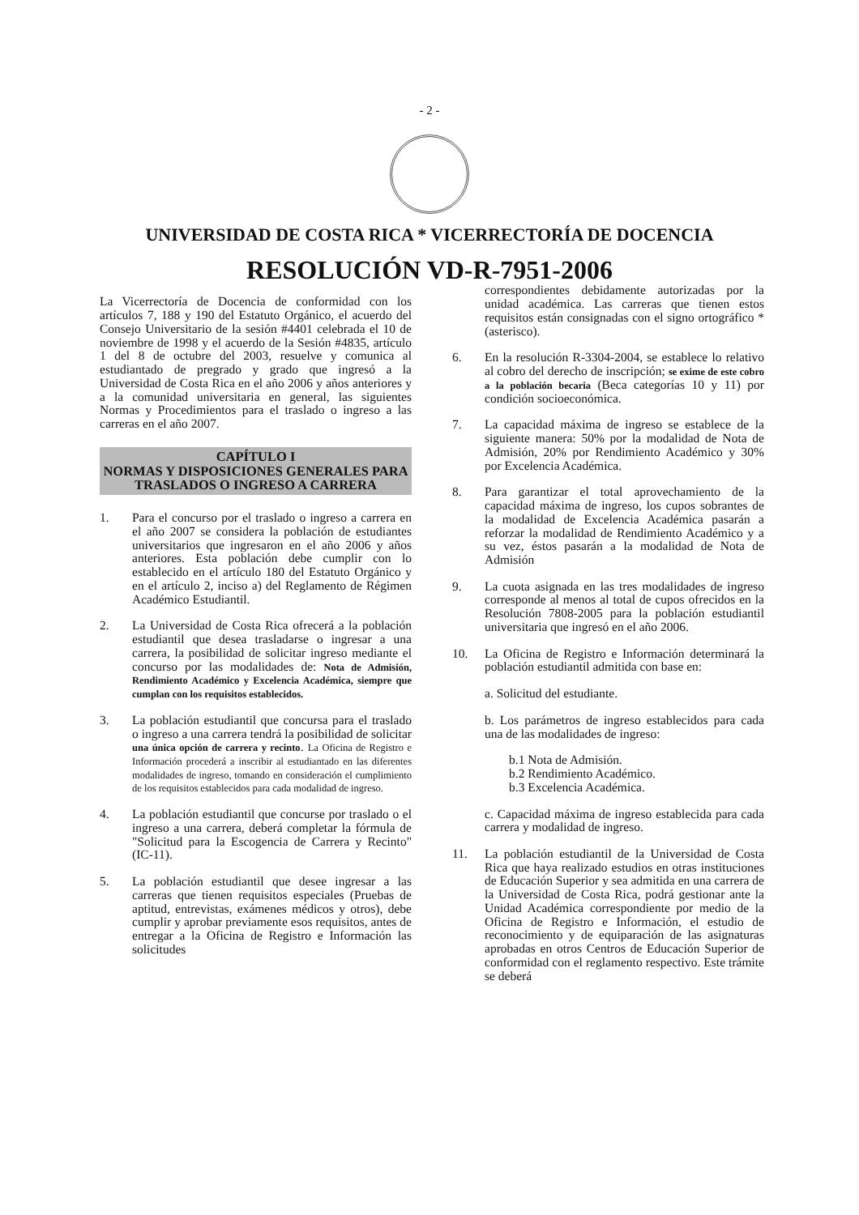- 2 -
UNIVERSIDAD DE COSTA RICA * VICERRECTORÍA DE DOCENCIA
RESOLUCIÓN VD-R-7951-2006
La Vicerrectoría de Docencia de conformidad con los artículos 7, 188 y 190 del Estatuto Orgánico, el acuerdo del Consejo Universitario de la sesión #4401 celebrada el 10 de noviembre de 1998 y el acuerdo de la Sesión #4835, artículo 1 del 8 de octubre del 2003, resuelve y comunica al estudiantado de pregrado y grado que ingresó a la Universidad de Costa Rica en el año 2006 y años anteriores y a la comunidad universitaria en general, las siguientes Normas y Procedimientos para el traslado o ingreso a las carreras en el año 2007.
CAPÍTULO I
NORMAS Y DISPOSICIONES GENERALES PARA TRASLADOS O INGRESO A CARRERA
1. Para el concurso por el traslado o ingreso a carrera en el año 2007 se considera la población de estudiantes universitarios que ingresaron en el año 2006 y años anteriores. Esta población debe cumplir con lo establecido en el artículo 180 del Estatuto Orgánico y en el artículo 2, inciso a) del Reglamento de Régimen Académico Estudiantil.
2. La Universidad de Costa Rica ofrecerá a la población estudiantil que desea trasladarse o ingresar a una carrera, la posibilidad de solicitar ingreso mediante el concurso por las modalidades de: Nota de Admisión, Rendimiento Académico y Excelencia Académica, siempre que cumplan con los requisitos establecidos.
3. La población estudiantil que concursa para el traslado o ingreso a una carrera tendrá la posibilidad de solicitar una única opción de carrera y recinto. La Oficina de Registro e Información procederá a inscribir al estudiantado en las diferentes modalidades de ingreso, tomando en consideración el cumplimiento de los requisitos establecidos para cada modalidad de ingreso.
4. La población estudiantil que concurse por traslado o el ingreso a una carrera, deberá completar la fórmula de "Solicitud para la Escogencia de Carrera y Recinto" (IC-11).
5. La población estudiantil que desee ingresar a las carreras que tienen requisitos especiales (Pruebas de aptitud, entrevistas, exámenes médicos y otros), debe cumplir y aprobar previamente esos requisitos, antes de entregar a la Oficina de Registro e Información las solicitudes
correspondientes debidamente autorizadas por la unidad académica. Las carreras que tienen estos requisitos están consignadas con el signo ortográfico * (asterisco).
6. En la resolución R-3304-2004, se establece lo relativo al cobro del derecho de inscripción; se exime de este cobro a la población becaria (Beca categorías 10 y 11) por condición socioeconómica.
7. La capacidad máxima de ingreso se establece de la siguiente manera: 50% por la modalidad de Nota de Admisión, 20% por Rendimiento Académico y 30% por Excelencia Académica.
8. Para garantizar el total aprovechamiento de la capacidad máxima de ingreso, los cupos sobrantes de la modalidad de Excelencia Académica pasarán a reforzar la modalidad de Rendimiento Académico y a su vez, éstos pasarán a la modalidad de Nota de Admisión
9. La cuota asignada en las tres modalidades de ingreso corresponde al menos al total de cupos ofrecidos en la Resolución 7808-2005 para la población estudiantil universitaria que ingresó en el año 2006.
10. La Oficina de Registro e Información determinará la población estudiantil admitida con base en:
a. Solicitud del estudiante.
b. Los parámetros de ingreso establecidos para cada una de las modalidades de ingreso:
b.1 Nota de Admisión.
b.2 Rendimiento Académico.
b.3 Excelencia Académica.
c. Capacidad máxima de ingreso establecida para cada carrera y modalidad de ingreso.
11. La población estudiantil de la Universidad de Costa Rica que haya realizado estudios en otras instituciones de Educación Superior y sea admitida en una carrera de la Universidad de Costa Rica, podrá gestionar ante la Unidad Académica correspondiente por medio de la Oficina de Registro e Información, el estudio de reconocimiento y de equiparación de las asignaturas aprobadas en otros Centros de Educación Superior de conformidad con el reglamento respectivo. Este trámite se deberá